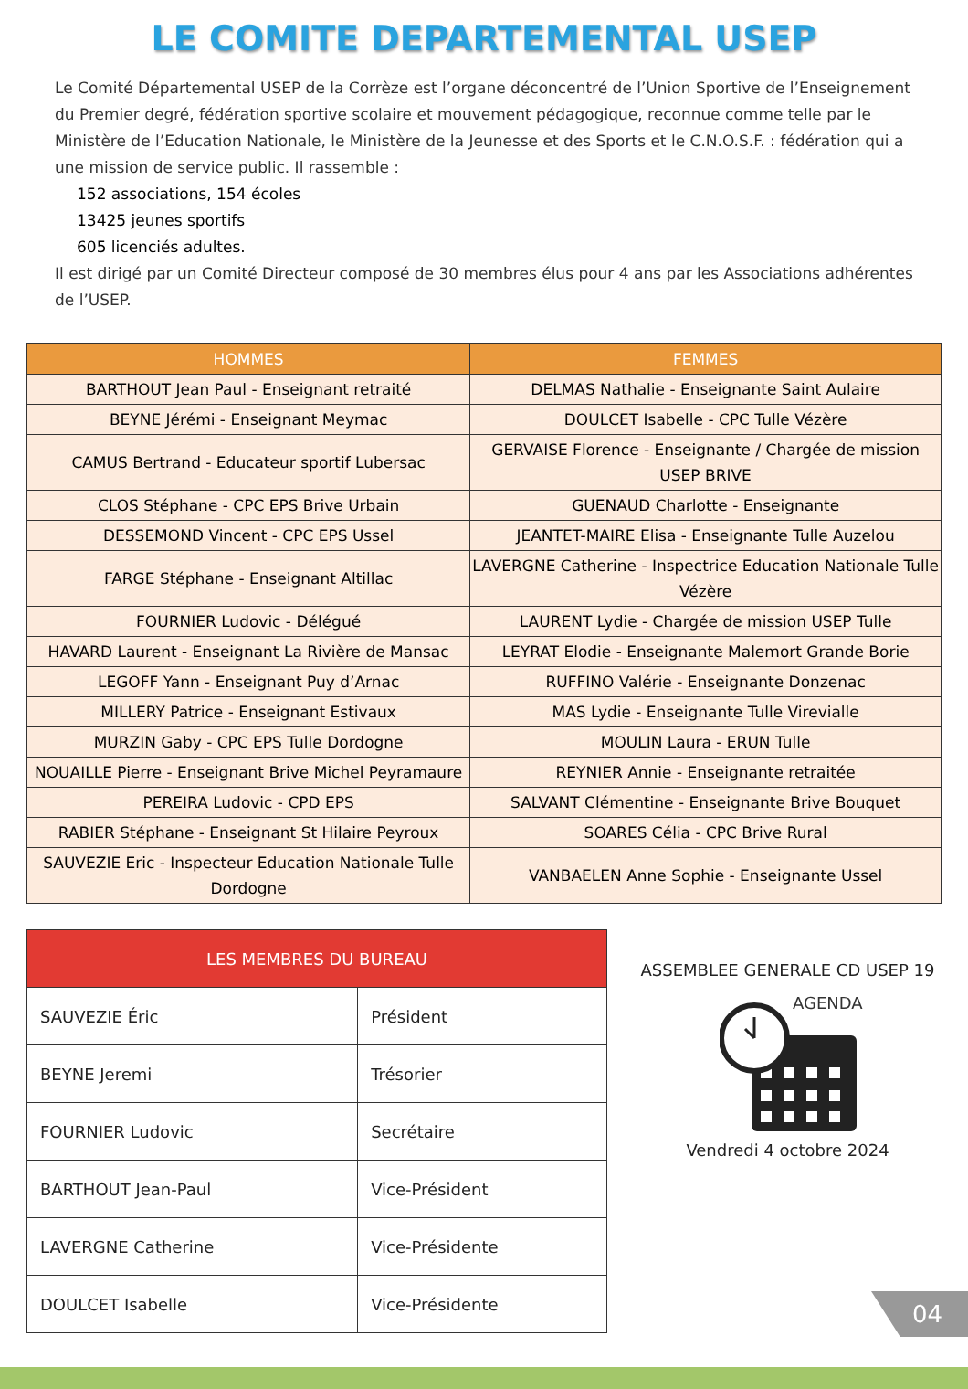LE COMITE DEPARTEMENTAL USEP
Le Comité Départemental USEP de la Corrèze est l’organe déconcentré de l’Union Sportive de l’Enseignement du Premier degré, fédération sportive scolaire et mouvement pédagogique, reconnue comme telle par le Ministère de l’Education Nationale, le Ministère de la Jeunesse et des Sports et le C.N.O.S.F. : fédération qui a une mission de service public. Il rassemble :
152 associations, 154 écoles
13425 jeunes sportifs
605 licenciés adultes.
Il est dirigé par un Comité Directeur composé de 30 membres élus pour 4 ans par les Associations adhérentes de l’USEP.
| HOMMES | FEMMES |
| --- | --- |
| BARTHOUT Jean Paul - Enseignant retraité | DELMAS Nathalie - Enseignante Saint Aulaire |
| BEYNE Jérémi - Enseignant Meymac | DOULCET Isabelle - CPC Tulle Vézère |
| CAMUS Bertrand - Educateur sportif Lubersac | GERVAISE Florence - Enseignante / Chargée de mission USEP BRIVE |
| CLOS Stéphane - CPC EPS Brive Urbain | GUENAUD Charlotte - Enseignante |
| DESSEMOND Vincent - CPC EPS Ussel | JEANTET-MAIRE Elisa - Enseignante Tulle Auzelou |
| FARGE Stéphane - Enseignant Altillac | LAVERGNE Catherine - Inspectrice Education Nationale Tulle Vézère |
| FOURNIER Ludovic - Délégué | LAURENT Lydie - Chargée de mission USEP Tulle |
| HAVARD Laurent - Enseignant La Rivière de Mansac | LEYRAT Elodie - Enseignante Malemort Grande Borie |
| LEGOFF Yann - Enseignant Puy d’Arnac | RUFFINO Valérie - Enseignante Donzenac |
| MILLERY Patrice - Enseignant Estivaux | MAS Lydie - Enseignante Tulle Virevialle |
| MURZIN Gaby - CPC EPS Tulle Dordogne | MOULIN Laura - ERUN Tulle |
| NOUAILLE Pierre - Enseignant Brive Michel Peyramaure | REYNIER Annie - Enseignante retraitée |
| PEREIRA Ludovic - CPD EPS | SALVANT Clémentine - Enseignante Brive Bouquet |
| RABIER Stéphane - Enseignant St Hilaire Peyroux | SOARES Célia - CPC Brive Rural |
| SAUVEZIE Eric - Inspecteur Education Nationale Tulle Dordogne | VANBAELEN Anne Sophie - Enseignante Ussel |
| LES MEMBRES DU BUREAU | |
| --- | --- |
| SAUVEZIE Éric | Président |
| BEYNE Jeremi | Trésorier |
| FOURNIER Ludovic | Secrétaire |
| BARTHOUT Jean-Paul | Vice-Président |
| LAVERGNE Catherine | Vice-Présidente |
| DOULCET Isabelle | Vice-Présidente |
ASSEMBLEE GENERALE CD USEP 19
AGENDA
Vendredi 4 octobre 2024
04